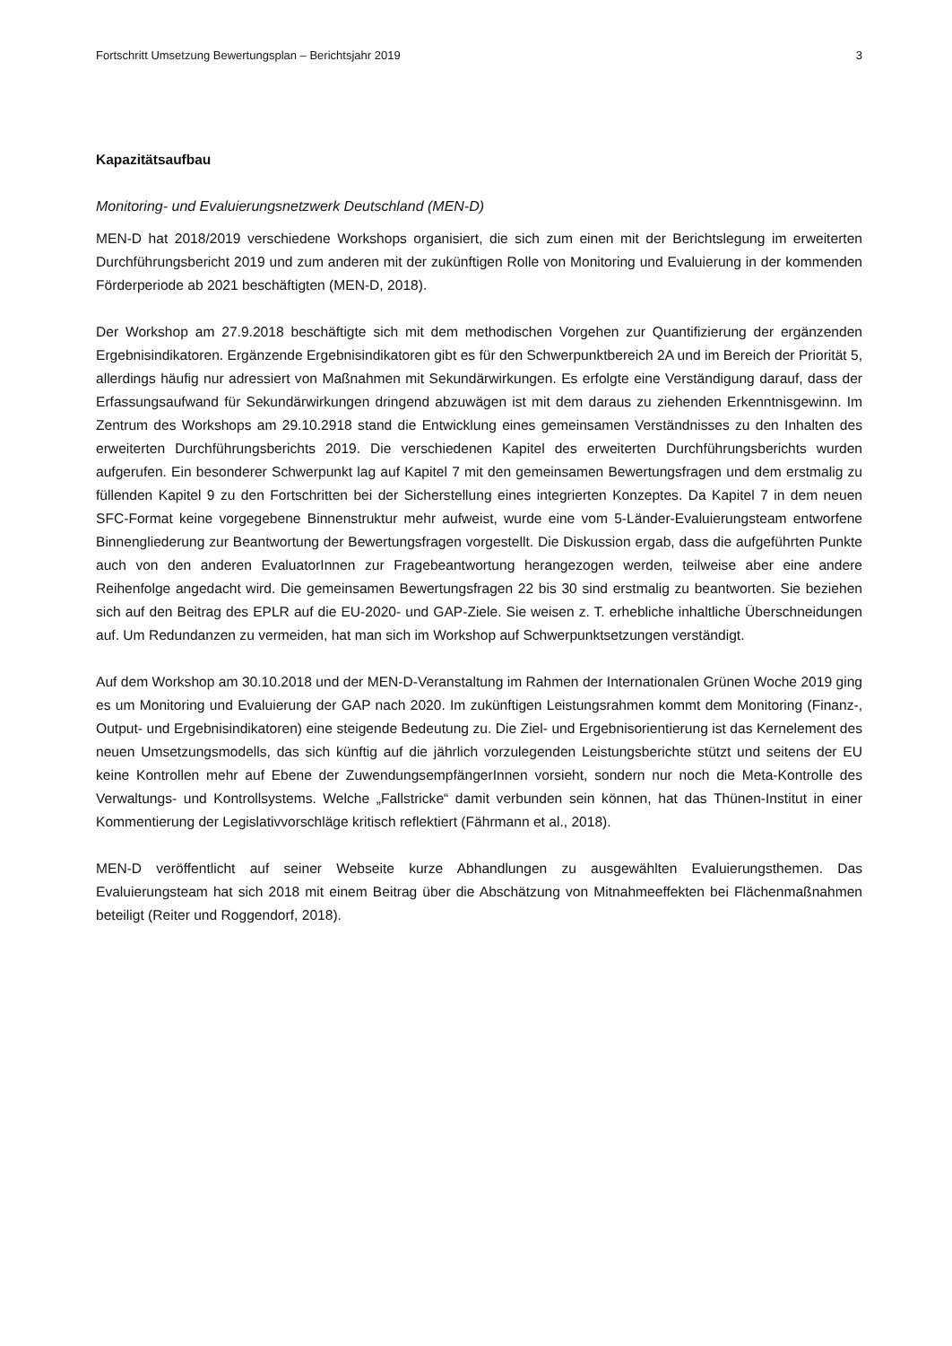Fortschritt Umsetzung Bewertungsplan – Berichtsjahr 2019 3
Kapazitätsaufbau
Monitoring- und Evaluierungsnetzwerk Deutschland (MEN-D)
MEN-D hat 2018/2019 verschiedene Workshops organisiert, die sich zum einen mit der Berichtslegung im erweiterten Durchführungsbericht 2019 und zum anderen mit der zukünftigen Rolle von Monitoring und Evaluierung in der kommenden Förderperiode ab 2021 beschäftigten (MEN-D, 2018).
Der Workshop am 27.9.2018 beschäftigte sich mit dem methodischen Vorgehen zur Quantifizierung der ergänzenden Ergebnisindikatoren. Ergänzende Ergebnisindikatoren gibt es für den Schwerpunktbereich 2A und im Bereich der Priorität 5, allerdings häufig nur adressiert von Maßnahmen mit Sekundärwirkungen. Es erfolgte eine Verständigung darauf, dass der Erfassungsaufwand für Sekundärwirkungen dringend abzuwägen ist mit dem daraus zu ziehenden Erkenntnisgewinn. Im Zentrum des Workshops am 29.10.2918 stand die Entwicklung eines gemeinsamen Verständnisses zu den Inhalten des erweiterten Durchführungsberichts 2019. Die verschiedenen Kapitel des erweiterten Durchführungsberichts wurden aufgerufen. Ein besonderer Schwerpunkt lag auf Kapitel 7 mit den gemeinsamen Bewertungsfragen und dem erstmalig zu füllenden Kapitel 9 zu den Fortschritten bei der Sicherstellung eines integrierten Konzeptes. Da Kapitel 7 in dem neuen SFC-Format keine vorgegebene Binnenstruktur mehr aufweist, wurde eine vom 5-Länder-Evaluierungsteam entworfene Binnengliederung zur Beantwortung der Bewertungsfragen vorgestellt. Die Diskussion ergab, dass die aufgeführten Punkte auch von den anderen EvaluatorInnen zur Fragebeantwortung herangezogen werden, teilweise aber eine andere Reihenfolge angedacht wird. Die gemeinsamen Bewertungsfragen 22 bis 30 sind erstmalig zu beantworten. Sie beziehen sich auf den Beitrag des EPLR auf die EU-2020- und GAP-Ziele. Sie weisen z. T. erhebliche inhaltliche Überschneidungen auf. Um Redundanzen zu vermeiden, hat man sich im Workshop auf Schwerpunktsetzungen verständigt.
Auf dem Workshop am 30.10.2018 und der MEN-D-Veranstaltung im Rahmen der Internationalen Grünen Woche 2019 ging es um Monitoring und Evaluierung der GAP nach 2020. Im zukünftigen Leistungsrahmen kommt dem Monitoring (Finanz-, Output- und Ergebnisindikatoren) eine steigende Bedeutung zu. Die Ziel- und Ergebnisorientierung ist das Kernelement des neuen Umsetzungsmodells, das sich künftig auf die jährlich vorzulegenden Leistungsberichte stützt und seitens der EU keine Kontrollen mehr auf Ebene der ZuwendungsempfängerInnen vorsieht, sondern nur noch die Meta-Kontrolle des Verwaltungs- und Kontrollsystems. Welche „Fallstricke“ damit verbunden sein können, hat das Thünen-Institut in einer Kommentierung der Legislativvorschläge kritisch reflektiert (Fährmann et al., 2018).
MEN-D veröffentlicht auf seiner Webseite kurze Abhandlungen zu ausgewählten Evaluierungsthemen. Das Evaluierungsteam hat sich 2018 mit einem Beitrag über die Abschätzung von Mitnahmeeffekten bei Flächenmaßnahmen beteiligt (Reiter und Roggendorf, 2018).